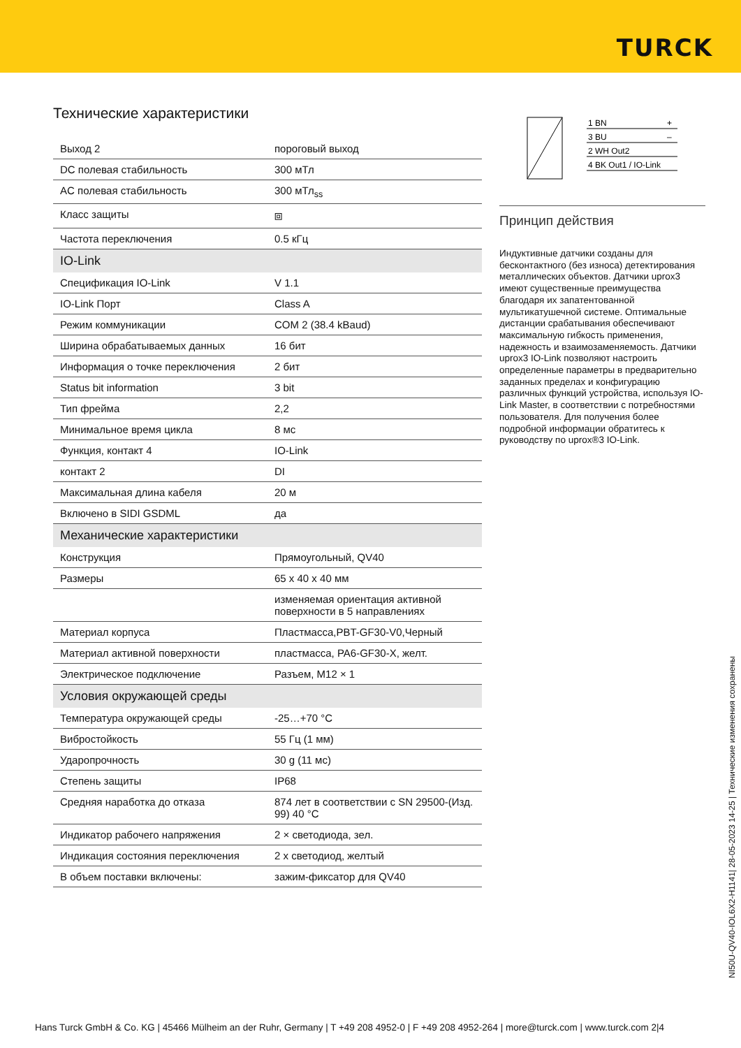TURCK
Технические характеристики
| Выход 2 | пороговый выход |
| DC полевая стабильность | 300 мТл |
| AC полевая стабильность | 300 мТл<sub>ss</sub> |
| Класс защиты | ⧈ |
| Частота переключения | 0.5 кГц |
| IO-Link | |
| Спецификация IO-Link | V 1.1 |
| IO-Link Порт | Class A |
| Режим коммуникации | COM 2 (38.4 kBaud) |
| Ширина обрабатываемых данных | 16 бит |
| Информация о точке переключения | 2 бит |
| Status bit information | 3 bit |
| Тип фрейма | 2,2 |
| Минимальное время цикла | 8 мс |
| Функция, контакт 4 | IO-Link |
| контакт 2 | DI |
| Максимальная длина кабеля | 20 м |
| Включено в SIDI GSDML | да |
| Механические характеристики | |
| Конструкция | Прямоугольный, QV40 |
| Размеры | 65 x 40 x 40 мм |
| | изменяемая ориентация активной поверхности в 5 направлениях |
| Материал корпуса | Пластмасса,PBT-GF30-V0,Черный |
| Материал активной поверхности | пластмасса, PA6-GF30-X, желт. |
| Электрическое подключение | Разъем, M12 × 1 |
| Условия окружающей среды | |
| Температура окружающей среды | -25…+70 °C |
| Вибростойкость | 55 Гц (1 мм) |
| Ударопрочность | 30 g (11 мс) |
| Степень защиты | IP68 |
| Средняя наработка до отказа | 874 лет в соответствии с SN 29500-(Изд. 99) 40 °C |
| Индикатор рабочего напряжения | 2 × светодиода, зел. |
| Индикация состояния переключения | 2 x светодиод, желтый |
| В объем поставки включены: | зажим-фиксатор для QV40 |
1 BN
+
3 BU
–
2 WH Out2
4 BK Out1 / IO-Link
Принцип действия
Индуктивные датчики созданы для бесконтактного (без износа) детектирования металлических объектов. Датчики uprox3 имеют существенные преимущества благодаря их запатентованной мультикатушечной системе. Оптимальные дистанции срабатывания обеспечивают максимальную гибкость применения, надежность и взаимозаменяемость. Датчики uprox3 IO-Link позволяют настроить определенные параметры в предварительно заданных пределах и конфигурацию различных функций устройства, используя IO-Link Master, в соответствии с потребностями пользователя. Для получения более подробной информации обратитесь к руководству по uprox®3 IO-Link.
NI50U-QV40-IOL6X2-H1141| 28-05-2023 14-25 | Технические изменения сохранены
Hans Turck GmbH & Co. KG | 45466 Mülheim an der Ruhr, Germany | T +49 208 4952-0 | F +49 208 4952-264 | more@turck.com | www.turck.com 2|4